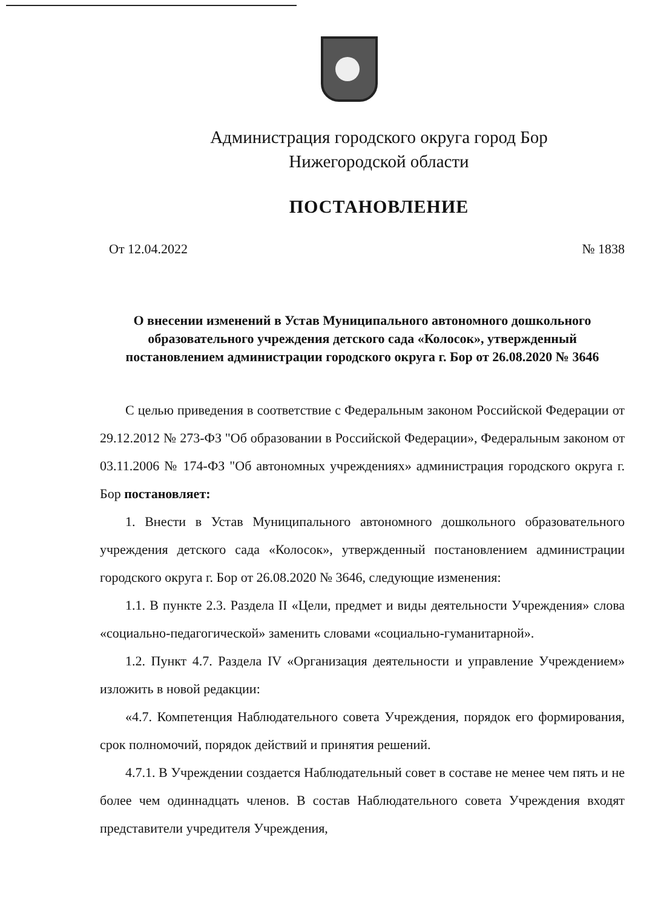Администрация городского округа город Бор
Нижегородской области
ПОСТАНОВЛЕНИЕ
От 12.04.2022 № 1838
О внесении изменений в Устав Муниципального автономного дошкольного образовательного учреждения детского сада «Колосок», утвержденный постановлением администрации городского округа г. Бор от 26.08.2020 № 3646
С целью приведения в соответствие с Федеральным законом Российской Федерации от 29.12.2012 № 273-ФЗ "Об образовании в Российской Федерации», Федеральным законом от 03.11.2006 № 174-ФЗ "Об автономных учреждениях» администрация городского округа г. Бор постановляет:
1. Внести в Устав Муниципального автономного дошкольного образовательного учреждения детского сада «Колосок», утвержденный постановлением администрации городского округа г. Бор от 26.08.2020 № 3646, следующие изменения:
1.1. В пункте 2.3. Раздела II «Цели, предмет и виды деятельности Учреждения» слова «социально-педагогической» заменить словами «социально-гуманитарной».
1.2. Пункт 4.7. Раздела IV «Организация деятельности и управление Учреждением» изложить в новой редакции:
«4.7. Компетенция Наблюдательного совета Учреждения, порядок его формирования, срок полномочий, порядок действий и принятия решений.
4.7.1. В Учреждении создается Наблюдательный совет в составе не менее чем пять и не более чем одиннадцать членов. В состав Наблюдательного совета Учреждения входят представители учредителя Учреждения,